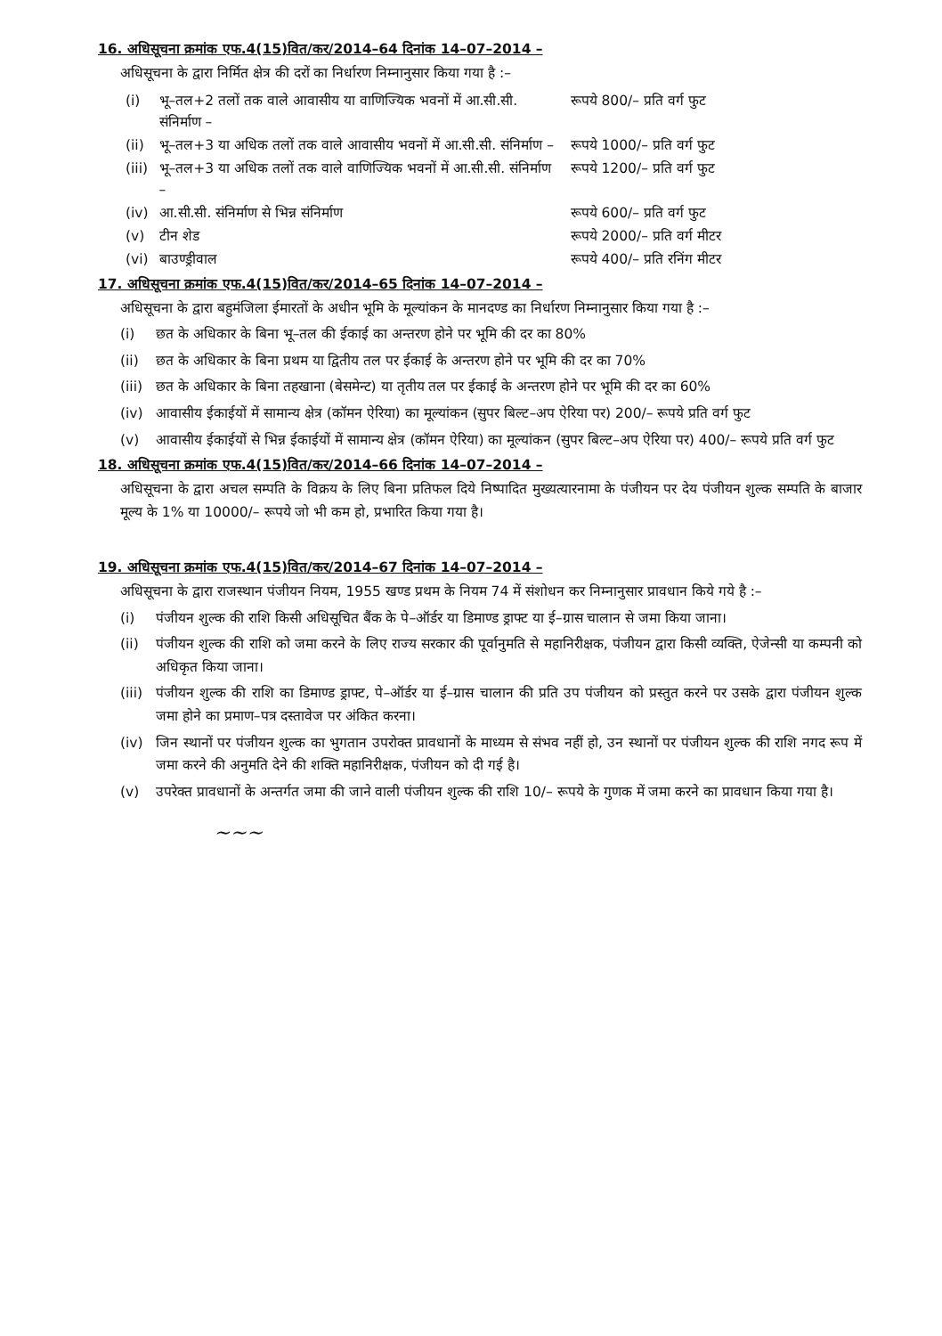16. अधिसूचना क्रमांक एफ.4(15)वित/कर/2014–64 दिनांक 14–07–2014 –
अधिसूचना के द्वारा निर्मित क्षेत्र की दरों का निर्धारण निम्नानुसार किया गया है :–
| (i) | भू–तल+2 तलों तक वाले आवासीय या वाणिज्यिक भवनों में आ.सी.सी. संनिर्माण – | रूपये 800/– प्रति वर्ग फुट |
| (ii) | भू–तल+3 या अधिक तलों तक वाले आवासीय भवनों में आ.सी.सी. संनिर्माण – | रूपये 1000/– प्रति वर्ग फुट |
| (iii) | भू–तल+3 या अधिक तलों तक वाले वाणिज्यिक भवनों में आ.सी.सी. संनिर्माण – | रूपये 1200/– प्रति वर्ग फुट |
| (iv) | आ.सी.सी. संनिर्माण से भिन्न संनिर्माण | रूपये 600/– प्रति वर्ग फुट |
| (v) | टीन शेड | रूपये 2000/– प्रति वर्ग मीटर |
| (vi) | बाउण्ड्रीवाल | रूपये 400/– प्रति रनिंग मीटर |
17. अधिसूचना क्रमांक एफ.4(15)वित/कर/2014–65 दिनांक 14–07–2014 –
अधिसूचना के द्वारा बहुमंजिला ईमारतों के अधीन भूमि के मूल्यांकन के मानदण्ड का निर्धारण निम्नानुसार किया गया है :–
(i) छत के अधिकार के बिना भू–तल की ईकाई का अन्तरण होने पर भूमि की दर का 80%
(ii) छत के अधिकार के बिना प्रथम या द्वितीय तल पर ईकाई के अन्तरण होने पर भूमि की दर का 70%
(iii) छत के अधिकार के बिना तहखाना (बेसमेन्ट) या तृतीय तल पर ईकाई के अन्तरण होने पर भूमि की दर का 60%
(iv) आवासीय ईकाईयों में सामान्य क्षेत्र (कॉमन ऐरिया) का मूल्यांकन (सुपर बिल्ट–अप ऐरिया पर) 200/– रूपये प्रति वर्ग फुट
(v) आवासीय ईकाईयों से भिन्न ईकाईयों में सामान्य क्षेत्र (कॉमन ऐरिया) का मूल्यांकन (सुपर बिल्ट–अप ऐरिया पर) 400/– रूपये प्रति वर्ग फुट
18. अधिसूचना क्रमांक एफ.4(15)वित/कर/2014–66 दिनांक 14–07–2014 –
अधिसूचना के द्वारा अचल सम्पति के विक्रय के लिए बिना प्रतिफल दिये निष्पादित मुख्यत्यारनामा के पंजीयन पर देय पंजीयन शुल्क सम्पति के बाजार मूल्य के 1% या 10000/– रूपये जो भी कम हो, प्रभारित किया गया है।
19. अधिसूचना क्रमांक एफ.4(15)वित/कर/2014–67 दिनांक 14–07–2014 –
अधिसूचना के द्वारा राजस्थान पंजीयन नियम, 1955 खण्ड प्रथम के नियम 74 में संशोधन कर निम्नानुसार प्रावधान किये गये है :–
(i) पंजीयन शुल्क की राशि किसी अधिसूचित बैंक के पे–ऑर्डर या डिमाण्ड ड्राफ्ट या ई–ग्रास चालान से जमा किया जाना।
(ii) पंजीयन शुल्क की राशि को जमा करने के लिए राज्य सरकार की पूर्वानुमति से महानिरीक्षक, पंजीयन द्वारा किसी व्यक्ति, ऐजेन्सी या कम्पनी को अधिकृत किया जाना।
(iii) पंजीयन शुल्क की राशि का डिमाण्ड ड्राफ्ट, पे–ऑर्डर या ई–ग्रास चालान की प्रति उप पंजीयन को प्रस्तुत करने पर उसके द्वारा पंजीयन शुल्क जमा होने का प्रमाण–पत्र दस्तावेज पर अंकित करना।
(iv) जिन स्थानों पर पंजीयन शुल्क का भुगतान उपरोक्त प्रावधानों के माध्यम से संभव नहीं हो, उन स्थानों पर पंजीयन शुल्क की राशि नगद रूप में जमा करने की अनुमति देने की शक्ति महानिरीक्षक, पंजीयन को दी गई है।
(v) उपरेक्त प्रावधानों के अन्तर्गत जमा की जाने वाली पंजीयन शुल्क की राशि 10/– रूपये के गुणक में जमा करने का प्रावधान किया गया है।
~~~